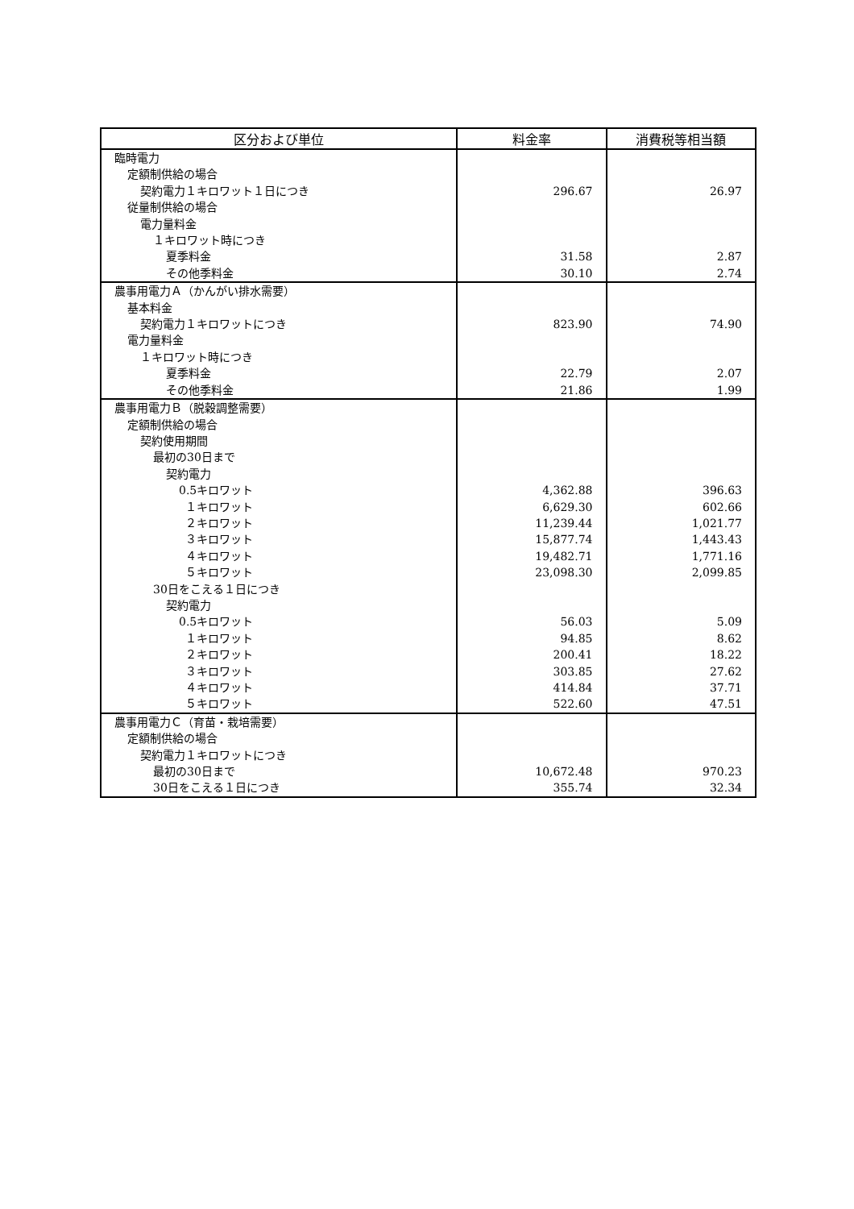| 区分および単位 | 料金率 | 消費税等相当額 |
| --- | --- | --- |
| 臨時電力 | | |
| 定額制供給の場合 | | |
| 契約電力１キロワット１日につき | 296.67 | 26.97 |
| 従量制供給の場合 | | |
| 電力量料金 | | |
| １キロワット時につき | | |
| 夏季料金 | 31.58 | 2.87 |
| その他季料金 | 30.10 | 2.74 |
| 農事用電力Ａ（かんがい排水需要） | | |
| 基本料金 | | |
| 契約電力１キロワットにつき | 823.90 | 74.90 |
| 電力量料金 | | |
| １キロワット時につき | | |
| 夏季料金 | 22.79 | 2.07 |
| その他季料金 | 21.86 | 1.99 |
| 農事用電力Ｂ（脱穀調整需要） | | |
| 定額制供給の場合 | | |
| 契約使用期間 | | |
| 最初の30日まで | | |
| 契約電力 | | |
| 0.5キロワット | 4,362.88 | 396.63 |
| １キロワット | 6,629.30 | 602.66 |
| ２キロワット | 11,239.44 | 1,021.77 |
| ３キロワット | 15,877.74 | 1,443.43 |
| ４キロワット | 19,482.71 | 1,771.16 |
| ５キロワット | 23,098.30 | 2,099.85 |
| 30日をこえる１日につき | | |
| 契約電力 | | |
| 0.5キロワット | 56.03 | 5.09 |
| １キロワット | 94.85 | 8.62 |
| ２キロワット | 200.41 | 18.22 |
| ３キロワット | 303.85 | 27.62 |
| ４キロワット | 414.84 | 37.71 |
| ５キロワット | 522.60 | 47.51 |
| 農事用電力Ｃ（育苗・栽培需要） | | |
| 定額制供給の場合 | | |
| 契約電力１キロワットにつき | | |
| 最初の30日まで | 10,672.48 | 970.23 |
| 30日をこえる１日につき | 355.74 | 32.34 |